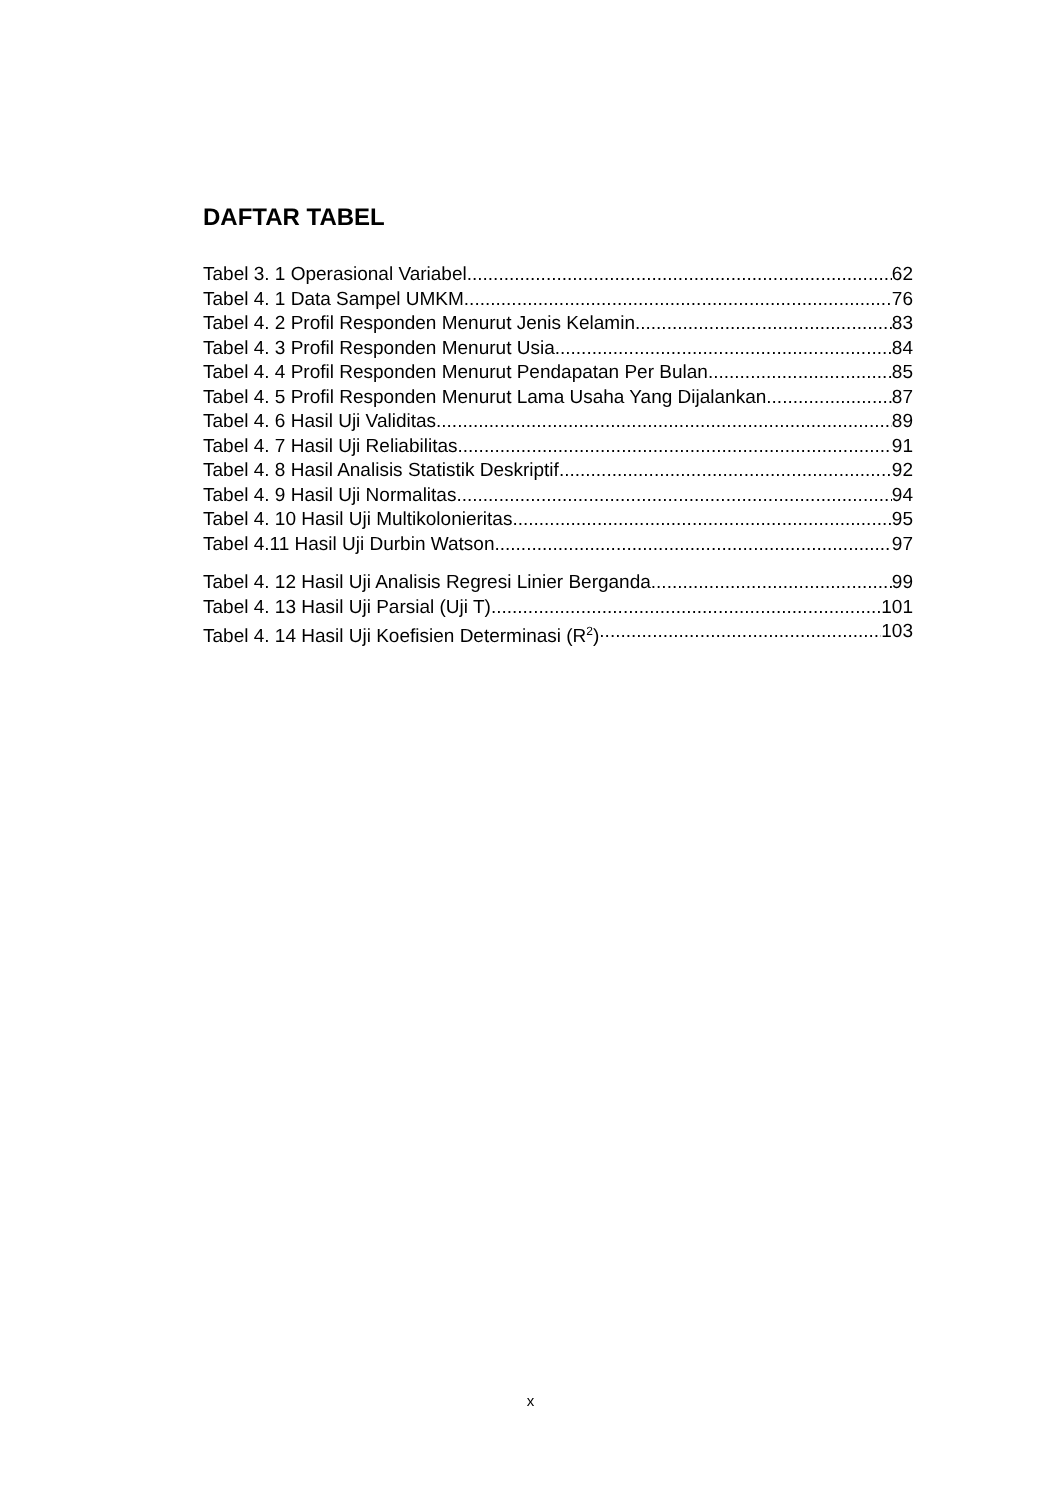DAFTAR TABEL
Tabel 3. 1 Operasional Variabel 62
Tabel 4. 1 Data Sampel UMKM 76
Tabel 4. 2 Profil Responden Menurut Jenis Kelamin 83
Tabel 4. 3 Profil Responden Menurut Usia 84
Tabel 4. 4 Profil Responden Menurut Pendapatan Per Bulan 85
Tabel 4. 5 Profil Responden Menurut Lama Usaha Yang Dijalankan 87
Tabel 4. 6 Hasil Uji Validitas 89
Tabel 4. 7 Hasil Uji Reliabilitas 91
Tabel 4. 8 Hasil Analisis Statistik Deskriptif 92
Tabel 4. 9 Hasil Uji Normalitas 94
Tabel 4. 10 Hasil Uji Multikolonieritas 95
Tabel 4.11 Hasil Uji Durbin Watson 97
Tabel 4. 12 Hasil Uji Analisis Regresi Linier Berganda 99
Tabel 4. 13 Hasil Uji Parsial (Uji T) 101
Tabel 4. 14 Hasil Uji Koefisien Determinasi (R<sup>2</sup>) 103
x